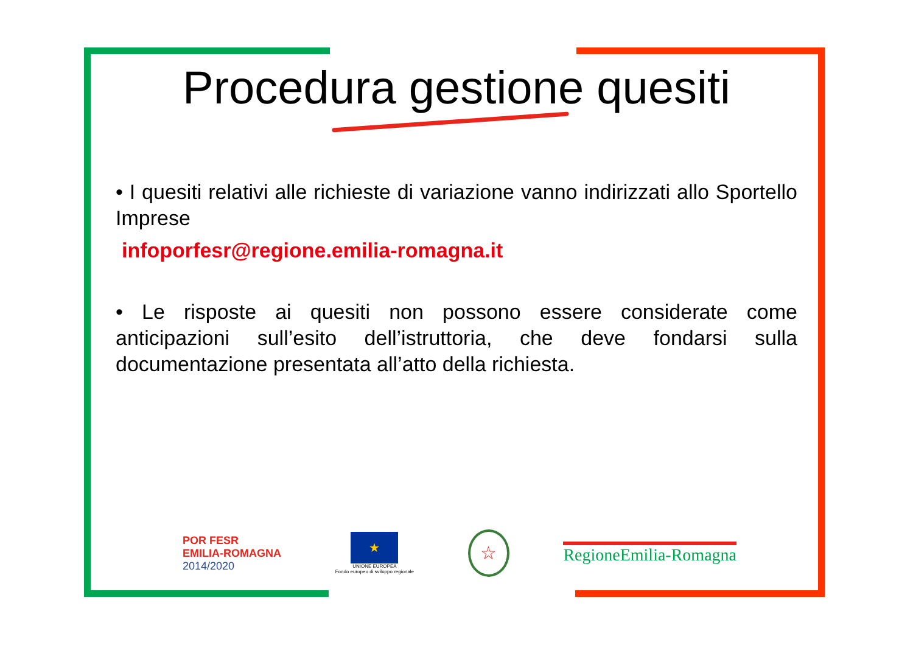Procedura gestione quesiti
• I quesiti relativi alle richieste di variazione vanno indirizzati allo Sportello Imprese
infoporfesr@regione.emilia-romagna.it
• Le risposte ai quesiti non possono essere considerate come anticipazioni sull’esito dell’istruttoria, che deve fondarsi sulla documentazione presentata all’atto della richiesta.
POR FESR
EMILIA-ROMAGNA
2014/2020
★
UNIONE EUROPEA
Fondo europeo di sviluppo regionale
☆
RegioneEmilia-Romagna